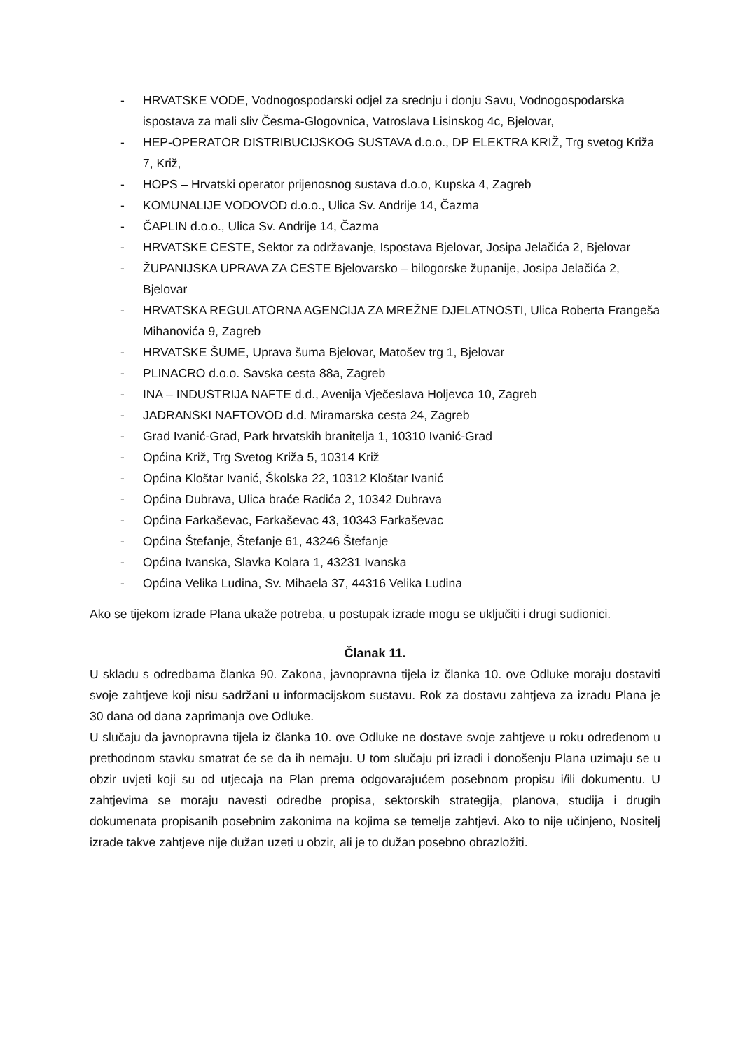- HRVATSKE VODE, Vodnogospodarski odjel za srednju i donju Savu, Vodnogospodarska ispostava za mali sliv Česma-Glogovnica, Vatroslava Lisinskog 4c, Bjelovar,
- HEP-OPERATOR DISTRIBUCIJSKOG SUSTAVA d.o.o., DP ELEKTRA KRIŽ, Trg svetog Križa 7, Križ,
- HOPS – Hrvatski operator prijenosnog sustava d.o.o, Kupska 4, Zagreb
- KOMUNALIJE VODOVOD d.o.o., Ulica Sv. Andrije 14, Čazma
- ČAPLIN d.o.o., Ulica Sv. Andrije 14, Čazma
- HRVATSKE CESTE, Sektor za održavanje, Ispostava Bjelovar, Josipa Jelačića 2, Bjelovar
- ŽUPANIJSKA UPRAVA ZA CESTE Bjelovarsko – bilogorske županije, Josipa Jelačića 2, Bjelovar
- HRVATSKA REGULATORNA AGENCIJA ZA MREŽNE DJELATNOSTI, Ulica Roberta Frangeša Mihanovića 9, Zagreb
- HRVATSKE ŠUME, Uprava šuma Bjelovar, Matošev trg 1, Bjelovar
- PLINACRO d.o.o. Savska cesta 88a, Zagreb
- INA – INDUSTRIJA NAFTE d.d., Avenija Vječeslava Holjevca 10, Zagreb
- JADRANSKI NAFTOVOD d.d. Miramarska cesta 24, Zagreb
- Grad Ivanić-Grad, Park hrvatskih branitelja 1, 10310 Ivanić-Grad
- Općina Križ, Trg Svetog Križa 5, 10314 Križ
- Općina Kloštar Ivanić, Školska 22, 10312 Kloštar Ivanić
- Općina Dubrava, Ulica braće Radića 2, 10342 Dubrava
- Općina Farkaševac, Farkaševac 43, 10343 Farkaševac
- Općina Štefanje, Štefanje 61, 43246 Štefanje
- Općina Ivanska, Slavka Kolara 1, 43231 Ivanska
- Općina Velika Ludina, Sv. Mihaela 37, 44316 Velika Ludina
Ako se tijekom izrade Plana ukaže potreba, u postupak izrade mogu se uključiti i drugi sudionici.
Članak 11.
U skladu s odredbama članka 90. Zakona, javnopravna tijela iz članka 10. ove Odluke moraju dostaviti svoje zahtjeve koji nisu sadržani u informacijskom sustavu. Rok za dostavu zahtjeva za izradu Plana je 30 dana od dana zaprimanja ove Odluke.
U slučaju da javnopravna tijela iz članka 10. ove Odluke ne dostave svoje zahtjeve u roku određenom u prethodnom stavku smatrat će se da ih nemaju. U tom slučaju pri izradi i donošenju Plana uzimaju se u obzir uvjeti koji su od utjecaja na Plan prema odgovarajućem posebnom propisu i/ili dokumentu. U zahtjevima se moraju navesti odredbe propisa, sektorskih strategija, planova, studija i drugih dokumenata propisanih posebnim zakonima na kojima se temelje zahtjevi. Ako to nije učinjeno, Nositelj izrade takve zahtjeve nije dužan uzeti u obzir, ali je to dužan posebno obrazložiti.